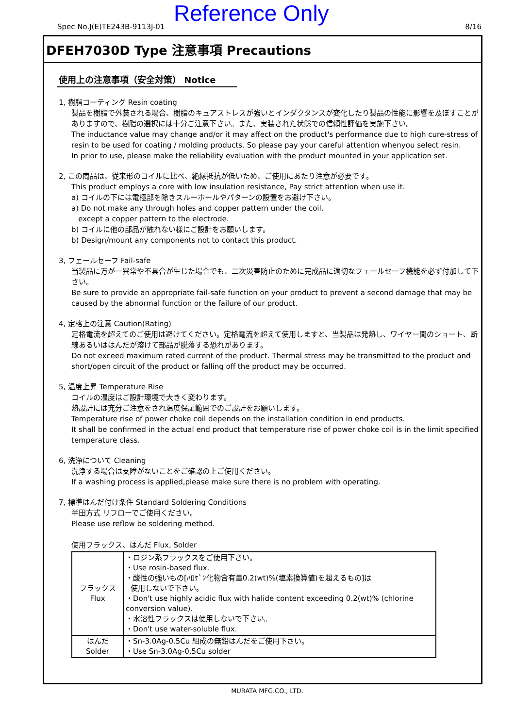Spec No.J(E)TE243B-9113J-01 Reference Only 8/16
DFEH7030D Type 注意事項 Precautions
使用上の注意事項（安全対策） Notice
1, 樹脂コーティング Resin coating
製品を樹脂で外装される場合、樹脂のキュアストレスが強いとインダクタンスが変化したり製品の性能に影響を及ぼすことがありますので、樹脂の選択には十分ご注意下さい。また、実装された状態での信頼性評価を実施下さい。
The inductance value may change and/or it may affect on the product's performance due to high cure-stress of resin to be used for coating / molding products. So please pay your careful attention whenyou select resin.
In prior to use, please make the reliability evaluation with the product mounted in your application set.
2, この商品は、従来形のコイルに比べ、絶縁抵抗が低いため、ご使用にあたり注意が必要です。
This product employs a core with low insulation resistance, Pay strict attention when use it.
a) コイルの下には電極部を除きスルーホールやパターンの設置をお避け下さい。
a) Do not make any through holes and copper pattern under the coil.
except a copper pattern to the electrode.
b) コイルに他の部品が触れない様にご設計をお願いします。
b) Design/mount any components not to contact this product.
3, フェールセーフ Fail-safe
当製品に万が一異常や不具合が生じた場合でも、二次災害防止のために完成品に適切なフェールセーフ機能を必ず付加して下さい。
Be sure to provide an appropriate fail-safe function on your product to prevent a second damage that may be caused by the abnormal function or the failure of our product.
4, 定格上の注意 Caution(Rating)
定格電流を超えてのご使用は避けてください。定格電流を超えて使用しますと、当製品は発熱し、ワイヤー間のショート、断線あるいははんだが溶けて部品が脱落する恐れがあります。
Do not exceed maximum rated current of the product. Thermal stress may be transmitted to the product and short/open circuit of the product or falling off the product may be occurred.
5, 温度上昇 Temperature Rise
コイルの温度はご設計環境で大きく変わります。
熱設計には充分ご注意をされ温度保証範囲でのご設計をお願いします。
Temperature rise of power choke coil depends on the installation condition in end products.
It shall be confirmed in the actual end product that temperature rise of power choke coil is in the limit specified temperature class.
6, 洗浄について Cleaning
洗浄する場合は支障がないことをご確認の上ご使用ください。
If a washing process is applied,please make sure there is no problem with operating.
7, 標準はんだ付け条件 Standard Soldering Conditions
半田方式 リフローでご使用ください。
Please use reflow be soldering method.
使用フラックス、はんだ Flux, Solder
| フラックス Flux | ・ロジン系フラックスをご使用下さい。 ・Use rosin-based flux. ・酸性の強いもの[ﾊﾛｹﾞﾝ化物含有量0.2(wt)%(塩素換算値)を超えるもの]は 使用しないで下さい。 ・Don't use highly acidic flux with halide content exceeding 0.2(wt)% (chlorine conversion value). ・水溶性フラックスは使用しないで下さい。 ・Don't use water-soluble flux. |
| はんだ Solder | ・Sn-3.0Ag-0.5Cu 組成の無鉛はんだをご使用下さい。 ・Use Sn-3.0Ag-0.5Cu solder |
MURATA MFG.CO., LTD.